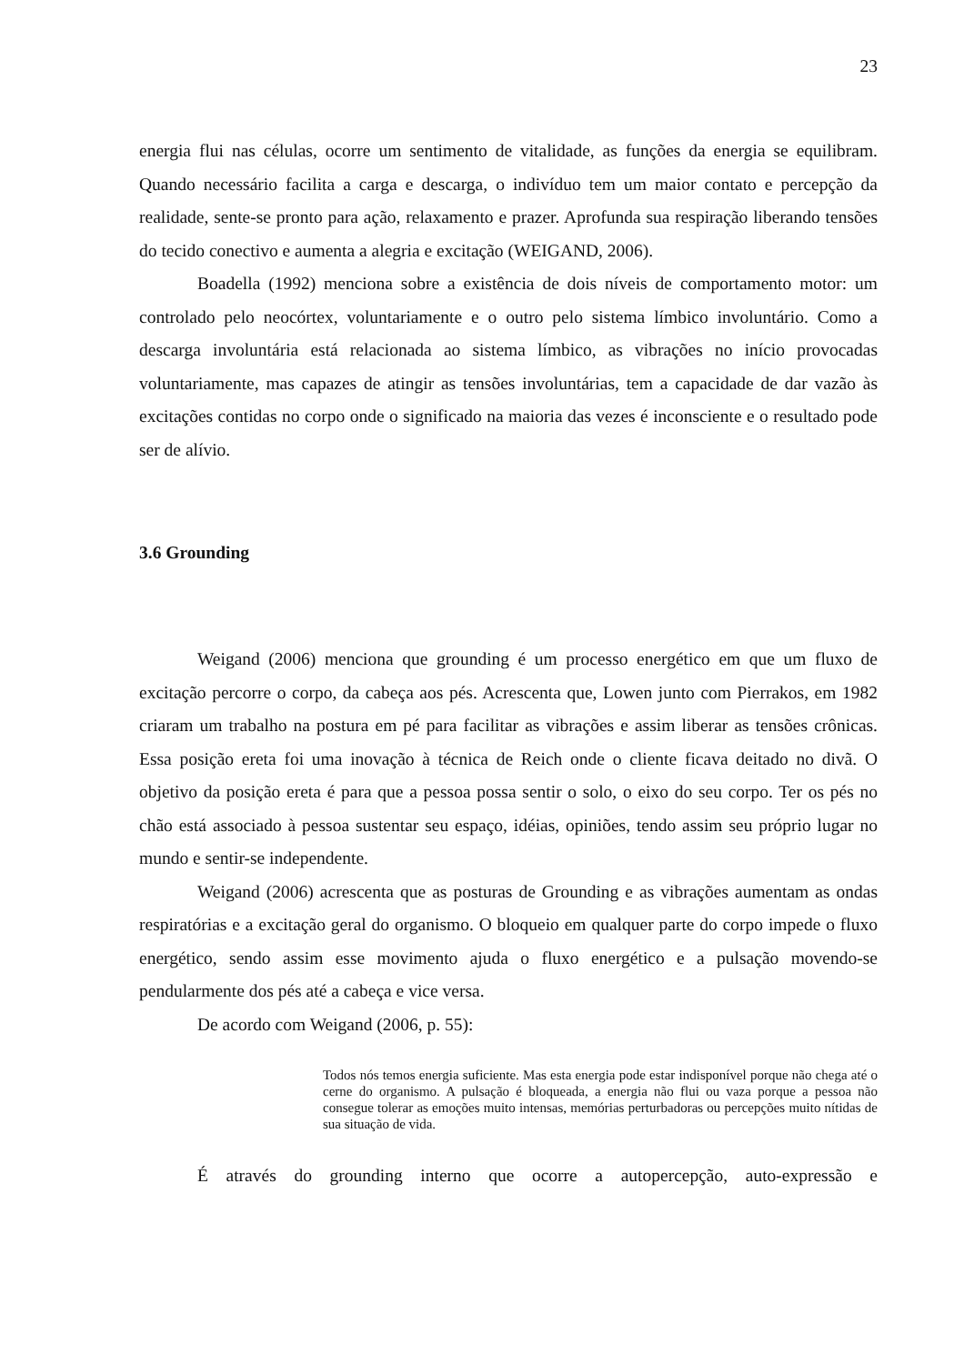23
energia flui nas células, ocorre um sentimento de vitalidade, as funções da energia se equilibram. Quando necessário facilita a carga e descarga, o indivíduo tem um maior contato e percepção da realidade, sente-se pronto para ação, relaxamento e prazer. Aprofunda sua respiração liberando tensões do tecido conectivo e aumenta a alegria e excitação (WEIGAND, 2006).
Boadella (1992) menciona sobre a existência de dois níveis de comportamento motor: um controlado pelo neocórtex, voluntariamente e o outro pelo sistema límbico involuntário. Como a descarga involuntária está relacionada ao sistema límbico, as vibrações no início provocadas voluntariamente, mas capazes de atingir as tensões involuntárias, tem a capacidade de dar vazão às excitações contidas no corpo onde o significado na maioria das vezes é inconsciente e o resultado pode ser de alívio.
3.6 Grounding
Weigand (2006) menciona que grounding é um processo energético em que um fluxo de excitação percorre o corpo, da cabeça aos pés. Acrescenta que, Lowen junto com Pierrakos, em 1982 criaram um trabalho na postura em pé para facilitar as vibrações e assim liberar as tensões crônicas. Essa posição ereta foi uma inovação à técnica de Reich onde o cliente ficava deitado no divã. O objetivo da posição ereta é para que a pessoa possa sentir o solo, o eixo do seu corpo. Ter os pés no chão está associado à pessoa sustentar seu espaço, idéias, opiniões, tendo assim seu próprio lugar no mundo e sentir-se independente.
Weigand (2006) acrescenta que as posturas de Grounding e as vibrações aumentam as ondas respiratórias e a excitação geral do organismo. O bloqueio em qualquer parte do corpo impede o fluxo energético, sendo assim esse movimento ajuda o fluxo energético e a pulsação movendo-se pendularmente dos pés até a cabeça e vice versa.
De acordo com Weigand (2006, p. 55):
Todos nós temos energia suficiente. Mas esta energia pode estar indisponível porque não chega até o cerne do organismo. A pulsação é bloqueada, a energia não flui ou vaza porque a pessoa não consegue tolerar as emoções muito intensas, memórias perturbadoras ou percepções muito nítidas de sua situação de vida.
É através do grounding interno que ocorre a autopercepção, auto-expressão e